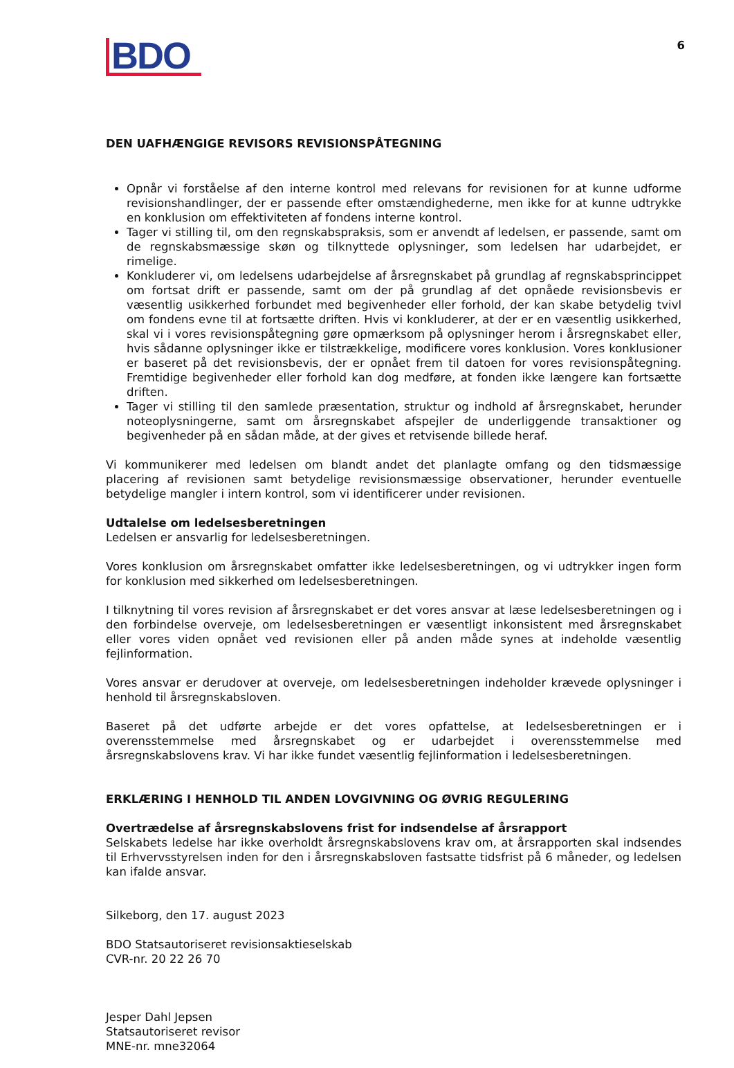BDO
6
DEN UAFHÆNGIGE REVISORS REVISIONSPÅTEGNING
Opnår vi forståelse af den interne kontrol med relevans for revisionen for at kunne udforme revisionshandlinger, der er passende efter omstændighederne, men ikke for at kunne udtrykke en konklusion om effektiviteten af fondens interne kontrol.
Tager vi stilling til, om den regnskabspraksis, som er anvendt af ledelsen, er passende, samt om de regnskabsmæssige skøn og tilknyttede oplysninger, som ledelsen har udarbejdet, er rimelige.
Konkluderer vi, om ledelsens udarbejdelse af årsregnskabet på grundlag af regnskabsprincippet om fortsat drift er passende, samt om der på grundlag af det opnåede revisionsbevis er væsentlig usikkerhed forbundet med begivenheder eller forhold, der kan skabe betydelig tvivl om fondens evne til at fortsætte driften. Hvis vi konkluderer, at der er en væsentlig usikkerhed, skal vi i vores revisionspåtegning gøre opmærksom på oplysninger herom i årsregnskabet eller, hvis sådanne oplysninger ikke er tilstrækkelige, modificere vores konklusion. Vores konklusioner er baseret på det revisionsbevis, der er opnået frem til datoen for vores revisionspåtegning. Fremtidige begivenheder eller forhold kan dog medføre, at fonden ikke længere kan fortsætte driften.
Tager vi stilling til den samlede præsentation, struktur og indhold af årsregnskabet, herunder noteoplysningerne, samt om årsregnskabet afspejler de underliggende transaktioner og begivenheder på en sådan måde, at der gives et retvisende billede heraf.
Vi kommunikerer med ledelsen om blandt andet det planlagte omfang og den tidsmæssige placering af revisionen samt betydelige revisionsmæssige observationer, herunder eventuelle betydelige mangler i intern kontrol, som vi identificerer under revisionen.
Udtalelse om ledelsesberetningen
Ledelsen er ansvarlig for ledelsesberetningen.
Vores konklusion om årsregnskabet omfatter ikke ledelsesberetningen, og vi udtrykker ingen form for konklusion med sikkerhed om ledelsesberetningen.
I tilknytning til vores revision af årsregnskabet er det vores ansvar at læse ledelsesberetningen og i den forbindelse overveje, om ledelsesberetningen er væsentligt inkonsistent med årsregnskabet eller vores viden opnået ved revisionen eller på anden måde synes at indeholde væsentlig fejlinformation.
Vores ansvar er derudover at overveje, om ledelsesberetningen indeholder krævede oplysninger i henhold til årsregnskabsloven.
Baseret på det udførte arbejde er det vores opfattelse, at ledelsesberetningen er i overensstemmelse med årsregnskabet og er udarbejdet i overensstemmelse med årsregnskabslovens krav. Vi har ikke fundet væsentlig fejlinformation i ledelsesberetningen.
ERKLÆRING I HENHOLD TIL ANDEN LOVGIVNING OG ØVRIG REGULERING
Overtrædelse af årsregnskabslovens frist for indsendelse af årsrapport
Selskabets ledelse har ikke overholdt årsregnskabslovens krav om, at årsrapporten skal indsendes til Erhvervsstyrelsen inden for den i årsregnskabsloven fastsatte tidsfrist på 6 måneder, og ledelsen kan ifalde ansvar.
Silkeborg, den 17. august 2023
BDO Statsautoriseret revisionsaktieselskab
CVR-nr. 20 22 26 70
Jesper Dahl Jepsen
Statsautoriseret revisor
MNE-nr. mne32064